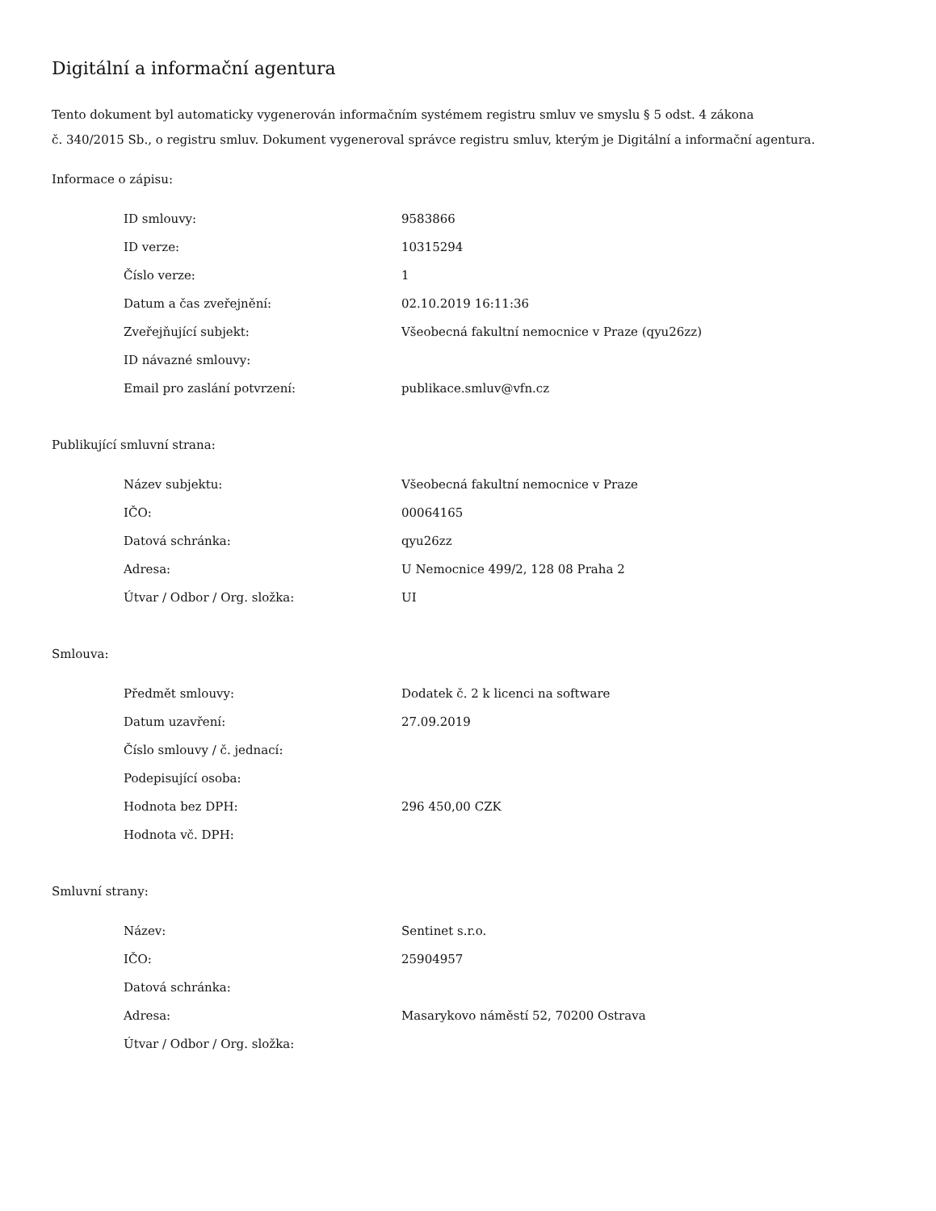Digitální a informační agentura
Tento dokument byl automaticky vygenerován informačním systémem registru smluv ve smyslu § 5 odst. 4 zákona
č. 340/2015 Sb., o registru smluv. Dokument vygeneroval správce registru smluv, kterým je Digitální a informační agentura.
Informace o zápisu:
| ID smlouvy: | 9583866 |
| ID verze: | 10315294 |
| Číslo verze: | 1 |
| Datum a čas zveřejnění: | 02.10.2019 16:11:36 |
| Zveřejňující subjekt: | Všeobecná fakultní nemocnice v Praze (qyu26zz) |
| ID návazné smlouvy: | |
| Email pro zaslání potvrzení: | publikace.smluv@vfn.cz |
Publikující smluvní strana:
| Název subjektu: | Všeobecná fakultní nemocnice v Praze |
| IČO: | 00064165 |
| Datová schránka: | qyu26zz |
| Adresa: | U Nemocnice 499/2, 128 08 Praha 2 |
| Útvar / Odbor / Org. složka: | UI |
Smlouva:
| Předmět smlouvy: | Dodatek č. 2 k licenci na software |
| Datum uzavření: | 27.09.2019 |
| Číslo smlouvy / č. jednací: | |
| Podepisující osoba: | |
| Hodnota bez DPH: | 296 450,00 CZK |
| Hodnota vč. DPH: | |
Smluvní strany:
| Název: | Sentinet s.r.o. |
| IČO: | 25904957 |
| Datová schránka: | |
| Adresa: | Masarykovo náměstí 52, 70200 Ostrava |
| Útvar / Odbor / Org. složka: | |